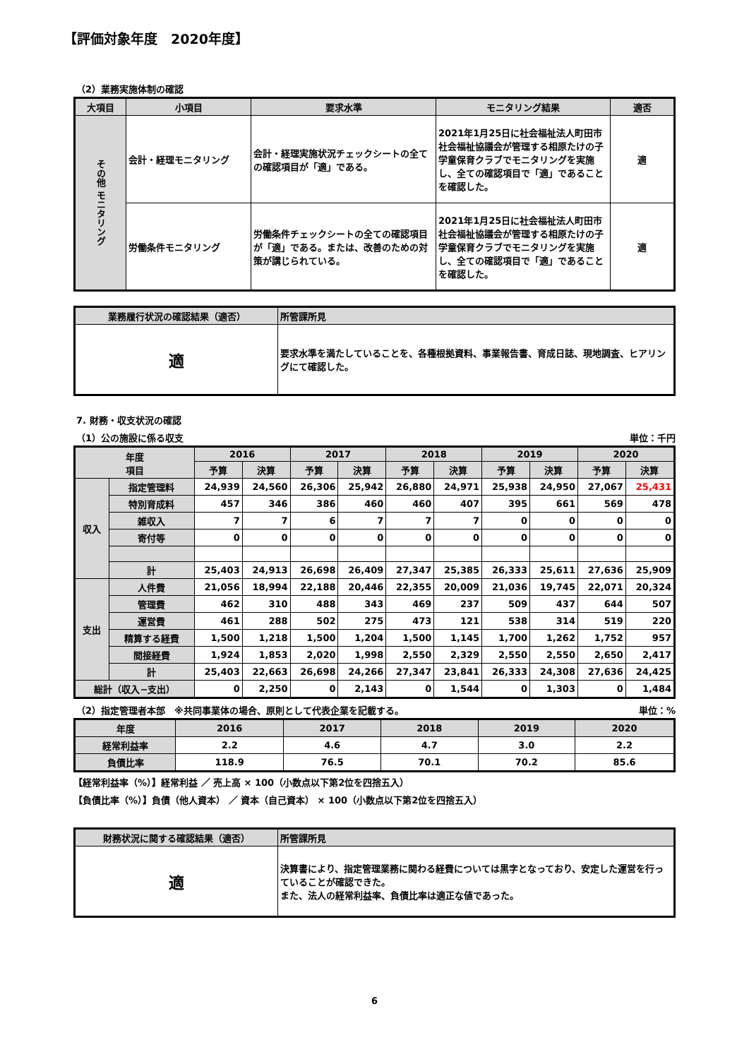【評価対象年度　2020年度】
（2）業務実施体制の確認
| 大項目 | 小項目 | 要求水準 | モニタリング結果 | 適否 |
| --- | --- | --- | --- | --- |
| その他 モニタリング | 会計・経理モニタリング | 会計・経理実施状況チェックシートの全ての確認項目が「適」である。 | 2021年1月25日に社会福祉法人町田市社会福祉協議会が管理する相原たけの子学童保育クラブでモニタリングを実施し、全ての確認項目で「適」であることを確認した。 | 適 |
| | 労働条件モニタリング | 労働条件チェックシートの全ての確認項目が「適」である。または、改善のための対策が講じられている。 | 2021年1月25日に社会福祉法人町田市社会福祉協議会が管理する相原たけの子学童保育クラブでモニタリングを実施し、全ての確認項目で「適」であることを確認した。 | 適 |
| 業務履行状況の確認結果（適否） | 所管課所見 |
| --- | --- |
| 適 | 要求水準を満たしていることを、各種根拠資料、事業報告書、育成日誌、現地調査、ヒアリングにて確認した。 |
7. 財務・収支状況の確認
（1）公の施設に係る収支 単位：千円
| 年度 項目 | | 2016 | | 2017 | | 2018 | | 2019 | | 2020 | |
| --- | --- | --- | --- | --- | --- | --- | --- | --- | --- | --- | --- |
| | | 予算 | 決算 | 予算 | 決算 | 予算 | 決算 | 予算 | 決算 | 予算 | 決算 |
| 収入 | 指定管理料 | 24,939 | 24,560 | 26,306 | 25,942 | 26,880 | 24,971 | 25,938 | 24,950 | 27,067 | 25,431 |
| | 特別育成料 | 457 | 346 | 386 | 460 | 460 | 407 | 395 | 661 | 569 | 478 |
| | 雑収入 | 7 | 7 | 6 | 7 | 7 | 7 | 0 | 0 | 0 | 0 |
| | 寄付等 | 0 | 0 | 0 | 0 | 0 | 0 | 0 | 0 | 0 | 0 |
| | 計 | 25,403 | 24,913 | 26,698 | 26,409 | 27,347 | 25,385 | 26,333 | 25,611 | 27,636 | 25,909 |
| 支出 | 人件費 | 21,056 | 18,994 | 22,188 | 20,446 | 22,355 | 20,009 | 21,036 | 19,745 | 22,071 | 20,324 |
| | 管理費 | 462 | 310 | 488 | 343 | 469 | 237 | 509 | 437 | 644 | 507 |
| | 運営費 | 461 | 288 | 502 | 275 | 473 | 121 | 538 | 314 | 519 | 220 |
| | 精算する経費 | 1,500 | 1,218 | 1,500 | 1,204 | 1,500 | 1,145 | 1,700 | 1,262 | 1,752 | 957 |
| | 間接経費 | 1,924 | 1,853 | 2,020 | 1,998 | 2,550 | 2,329 | 2,550 | 2,550 | 2,650 | 2,417 |
| | 計 | 25,403 | 22,663 | 26,698 | 24,266 | 27,347 | 23,841 | 26,333 | 24,308 | 27,636 | 24,425 |
| 総計（収入−支出） | | 0 | 2,250 | 0 | 2,143 | 0 | 1,544 | 0 | 1,303 | 0 | 1,484 |
（2）指定管理者本部　※共同事業体の場合、原則として代表企業を記載する。 単位：%
| 年度 | 2016 | 2017 | 2018 | 2019 | 2020 |
| --- | --- | --- | --- | --- | --- |
| 経常利益率 | 2.2 | 4.6 | 4.7 | 3.0 | 2.2 |
| 負債比率 | 118.9 | 76.5 | 70.1 | 70.2 | 85.6 |
【経常利益率（%）】経常利益 ／ 売上高 × 100（小数点以下第2位を四捨五入）
【負債比率（%）】負債（他人資本） ／ 資本（自己資本） × 100（小数点以下第2位を四捨五入）
| 財務状況に関する確認結果（適否） | 所管課所見 |
| --- | --- |
| 適 | 決算書により、指定管理業務に関わる経費については黒字となっており、安定した運営を行っていることが確認できた。 また、法人の経常利益率、負債比率は適正な値であった。 |
6